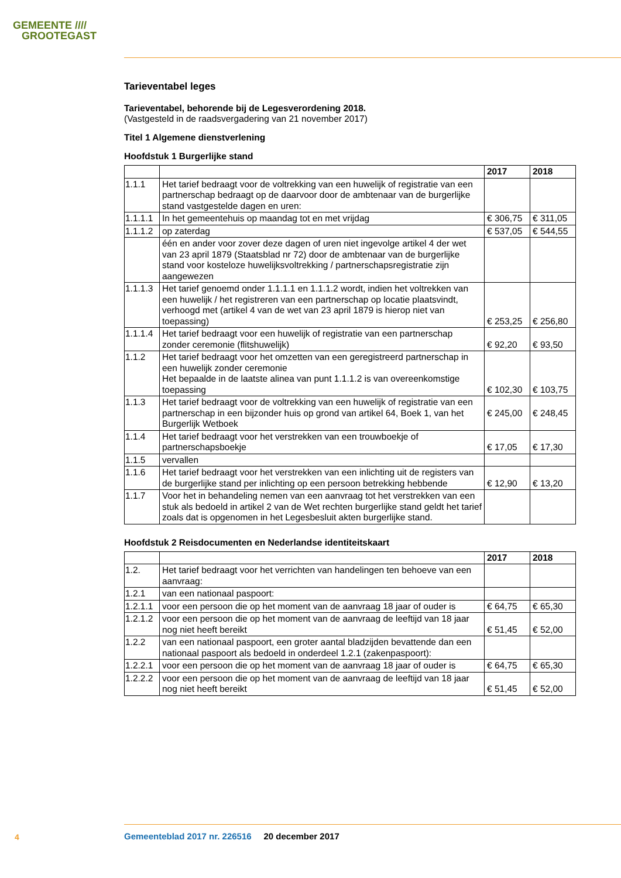GEMEENTE ////
GROOTEGAST
Tarieventabel leges
Tarieventabel, behorende bij de Legesverordening 2018.
(Vastgesteld in de raadsvergadering van 21 november 2017)
Titel 1 Algemene dienstverlening
Hoofdstuk 1 Burgerlijke stand
| | | 2017 | 2018 |
| --- | --- | --- | --- |
| 1.1.1 | Het tarief bedraagt voor de voltrekking van een huwelijk of registratie van een partnerschap bedraagt op de daarvoor door de ambtenaar van de burgerlijke stand vastgestelde dagen en uren: | | |
| 1.1.1.1 | In het gemeentehuis op maandag tot en met vrijdag | € 306,75 | € 311,05 |
| 1.1.1.2 | op zaterdag | € 537,05 | € 544,55 |
| | één en ander voor zover deze dagen of uren niet ingevolge artikel 4 der wet van 23 april 1879 (Staatsblad nr 72) door de ambtenaar van de burgerlijke stand voor kosteloze huwelijksvoltrekking / partnerschapsregistratie zijn aangewezen | | |
| 1.1.1.3 | Het tarief genoemd onder 1.1.1.1 en 1.1.1.2 wordt, indien het voltrekken van een huwelijk / het registreren van een partnerschap op locatie plaatsvindt, verhoogd met (artikel 4 van de wet van 23 april 1879 is hierop niet van toepassing) | € 253,25 | € 256,80 |
| 1.1.1.4 | Het tarief bedraagt voor een huwelijk of registratie van een partnerschap zonder ceremonie (flitshuwelijk) | € 92,20 | € 93,50 |
| 1.1.2 | Het tarief bedraagt voor het omzetten van een geregistreerd partnerschap in een huwelijk zonder ceremonie Het bepaalde in de laatste alinea van punt 1.1.1.2 is van overeenkomstige toepassing | € 102,30 | € 103,75 |
| 1.1.3 | Het tarief bedraagt voor de voltrekking van een huwelijk of registratie van een partnerschap in een bijzonder huis op grond van artikel 64, Boek 1, van het Burgerlijk Wetboek | € 245,00 | € 248,45 |
| 1.1.4 | Het tarief bedraagt voor het verstrekken van een trouwboekje of partnerschapsboekje | € 17,05 | € 17,30 |
| 1.1.5 | vervallen | | |
| 1.1.6 | Het tarief bedraagt voor het verstrekken van een inlichting uit de registers van de burgerlijke stand per inlichting op een persoon betrekking hebbende | € 12,90 | € 13,20 |
| 1.1.7 | Voor het in behandeling nemen van een aanvraag tot het verstrekken van een stuk als bedoeld in artikel 2 van de Wet rechten burgerlijke stand geldt het tarief zoals dat is opgenomen in het Legesbesluit akten burgerlijke stand. | | |
Hoofdstuk 2 Reisdocumenten en Nederlandse identiteitskaart
| | | 2017 | 2018 |
| --- | --- | --- | --- |
| 1.2. | Het tarief bedraagt voor het verrichten van handelingen ten behoeve van een aanvraag: | | |
| 1.2.1 | van een nationaal paspoort: | | |
| 1.2.1.1 | voor een persoon die op het moment van de aanvraag 18 jaar of ouder is | € 64,75 | € 65,30 |
| 1.2.1.2 | voor een persoon die op het moment van de aanvraag de leeftijd van 18 jaar nog niet heeft bereikt | € 51,45 | € 52,00 |
| 1.2.2 | van een nationaal paspoort, een groter aantal bladzijden bevattende dan een nationaal paspoort als bedoeld in onderdeel 1.2.1 (zakenpaspoort): | | |
| 1.2.2.1 | voor een persoon die op het moment van de aanvraag 18 jaar of ouder is | € 64,75 | € 65,30 |
| 1.2.2.2 | voor een persoon die op het moment van de aanvraag de leeftijd van 18 jaar nog niet heeft bereikt | € 51,45 | € 52,00 |
4
Gemeenteblad 2017 nr. 226516 20 december 2017